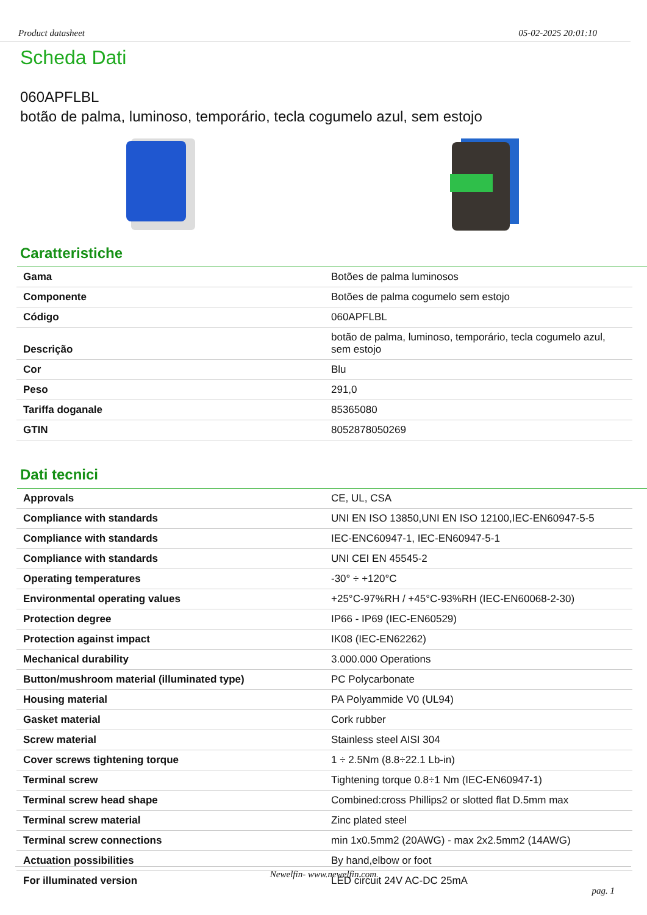Product datasheet 05-02-2025 20:01:10
Scheda Dati
060APFLBL
botão de palma, luminoso, temporário, tecla cogumelo azul, sem estojo
Caratteristiche
| Gama | Botões de palma luminosos |
| Componente | Botões de palma cogumelo sem estojo |
| Código | 060APFLBL |
| Descrição | botão de palma, luminoso, temporário, tecla cogumelo azul, sem estojo |
| Cor | Blu |
| Peso | 291,0 |
| Tariffa doganale | 85365080 |
| GTIN | 8052878050269 |
Dati tecnici
| Approvals | CE, UL, CSA |
| Compliance with standards | UNI EN ISO 13850,UNI EN ISO 12100,IEC-EN60947-5-5 |
| Compliance with standards | IEC-ENC60947-1, IEC-EN60947-5-1 |
| Compliance with standards | UNI CEI EN 45545-2 |
| Operating temperatures | -30° ÷ +120°C |
| Environmental operating values | +25°C-97%RH / +45°C-93%RH (IEC-EN60068-2-30) |
| Protection degree | IP66 - IP69 (IEC-EN60529) |
| Protection against impact | IK08 (IEC-EN62262) |
| Mechanical durability | 3.000.000 Operations |
| Button/mushroom material (illuminated type) | PC Polycarbonate |
| Housing material | PA Polyammide V0 (UL94) |
| Gasket material | Cork rubber |
| Screw material | Stainless steel AISI 304 |
| Cover screws tightening torque | 1 ÷ 2.5Nm (8.8÷22.1 Lb-in) |
| Terminal screw | Tightening torque 0.8÷1 Nm (IEC-EN60947-1) |
| Terminal screw head shape | Combined:cross Phillips2 or slotted flat D.5mm max |
| Terminal screw material | Zinc plated steel |
| Terminal screw connections | min 1x0.5mm2 (20AWG) - max 2x2.5mm2 (14AWG) |
| Actuation possibilities | By hand,elbow or foot |
| For illuminated version | LED circuit 24V AC-DC 25mA |
Newelfin- www.newelfin.com
pag. 1